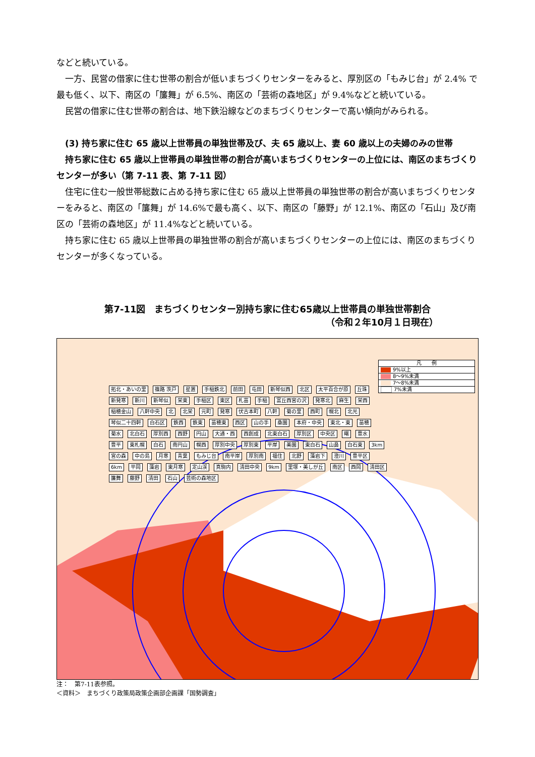などと続いている。
一方、民営の借家に住む世帯の割合が低いまちづくりセンターをみると、厚別区の「もみじ台」が 2.4% で最も低く、以下、南区の「簾舞」が 6.5%、南区の「芸術の森地区」が 9.4%などと続いている。
民営の借家に住む世帯の割合は、地下鉄沿線などのまちづくりセンターで高い傾向がみられる。
(3) 持ち家に住む 65 歳以上世帯員の単独世帯及び、夫 65 歳以上、妻 60 歳以上の夫婦のみの世帯
持ち家に住む 65 歳以上世帯員の単独世帯の割合が高いまちづくりセンターの上位には、南区のまちづくりセンターが多い（第 7-11 表、第 7-11 図）
住宅に住む一般世帯総数に占める持ち家に住む 65 歳以上世帯員の単独世帯の割合が高いまちづくりセンターをみると、南区の「簾舞」が 14.6%で最も高く、以下、南区の「藤野」が 12.1%、南区の「石山」及び南区の「芸術の森地区」が 11.4%などと続いている。
持ち家に住む 65 歳以上世帯員の単独世帯の割合が高いまちづくりセンターの上位には、南区のまちづくりセンターが多くなっている。
第7-11図　まちづくりセンター別持ち家に住む65歳以上世帯員の単独世帯割合
（令和２年10月１日現在）
凡　　例
9%以上
8～9%未満
7～8%未満
7%未満
拓北・あいの里 篠路 茨戸 星置 手稲鉄北 前田 屯田 新琴似西 北区 太平百合が原 丘珠 新発寒 新川 新琴似 栄東 手稲区 東区 札苗 手稲 富丘西宮の沢 発寒北 麻生 栄西 稲穂金山 八軒中央 北 北栄 元町 発寒 伏古本町 八軒 菊の里 西町 幌北 北光 琴似二十四軒 白石区 鉄西 鉄東 苗穂東 西区 山の手 桑園 本府・中央 東北・東 苗穂 菊水 北白石 厚別西 西野 円山 大通・西 西創成 北東白石 厚別区 中央区 曙 豊水 豊平 東札幌 白石 南円山 幌西 厚別中央 厚別東 平岸 美園 東白石 山鼻 白石東 3km 宮の森 中の島 月寒 青葉 もみじ台 南平岸 厚別南 福住 北野 藻岩下 澄川 豊平区 6km 平岡 藻岩 東月寒 定山渓 真駒内 清田中央 9km 里塚・美しが丘 南区 西岡 清田区 簾舞 藤野 清田 石山 芸術の森地区
注：　第7-11表参照。
＜資料＞　まちづくり政策局政策企画部企画課「国勢調査」